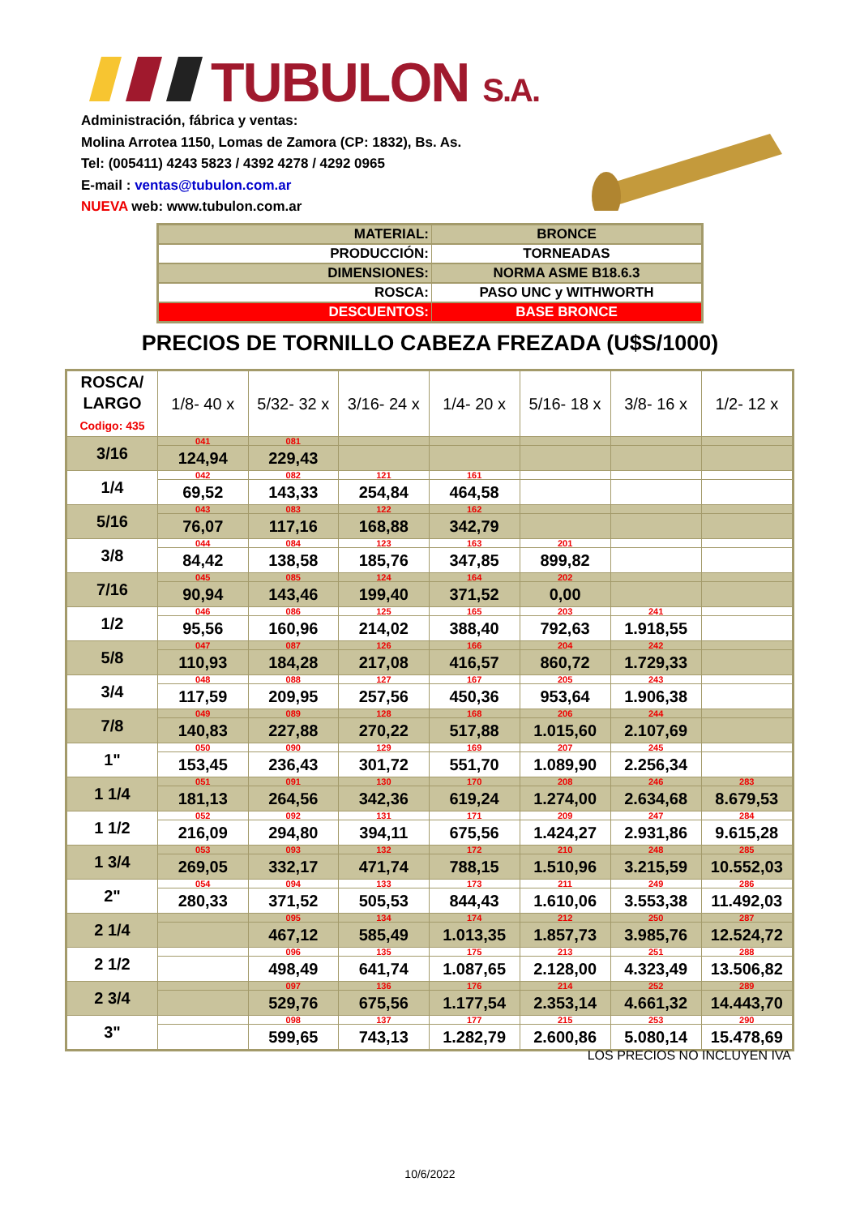TUBULON S.A.
Administración, fábrica y ventas:
Molina Arrotea 1150, Lomas de Zamora (CP: 1832), Bs. As.
Tel: (005411) 4243 5823 / 4392 4278 / 4292 0965
E-mail : ventas@tubulon.com.ar
NUEVA web: www.tubulon.com.ar
| MATERIAL: | BRONCE |
| PRODUCCIÓN: | TORNEADAS |
| DIMENSIONES: | NORMA ASME B18.6.3 |
| ROSCA: | PASO UNC y WITHWORTH |
| DESCUENTOS: | BASE BRONCE |
PRECIOS DE TORNILLO CABEZA FREZADA (U$S/1000)
| ROSCA/ LARGO Codigo: 435 | 1/8- 40 x | 5/32- 32 x | 3/16- 24 x | 1/4- 20 x | 5/16- 18 x | 3/8- 16 x | 1/2- 12 x |
| --- | --- | --- | --- | --- | --- | --- | --- |
| 3/16 | 041 | 081 | | | | | |
| | 124,94 | 229,43 | | | | | |
| 1/4 | 042 | 082 | 121 | 161 | | | |
| | 69,52 | 143,33 | 254,84 | 464,58 | | | |
| 5/16 | 043 | 083 | 122 | 162 | | | |
| | 76,07 | 117,16 | 168,88 | 342,79 | | | |
| 3/8 | 044 | 084 | 123 | 163 | 201 | | |
| | 84,42 | 138,58 | 185,76 | 347,85 | 899,82 | | |
| 7/16 | 045 | 085 | 124 | 164 | 202 | | |
| | 90,94 | 143,46 | 199,40 | 371,52 | 0,00 | | |
| 1/2 | 046 | 086 | 125 | 165 | 203 | 241 | |
| | 95,56 | 160,96 | 214,02 | 388,40 | 792,63 | 1.918,55 | |
| 5/8 | 047 | 087 | 126 | 166 | 204 | 242 | |
| | 110,93 | 184,28 | 217,08 | 416,57 | 860,72 | 1.729,33 | |
| 3/4 | 048 | 088 | 127 | 167 | 205 | 243 | |
| | 117,59 | 209,95 | 257,56 | 450,36 | 953,64 | 1.906,38 | |
| 7/8 | 049 | 089 | 128 | 168 | 206 | 244 | |
| | 140,83 | 227,88 | 270,22 | 517,88 | 1.015,60 | 2.107,69 | |
| 1" | 050 | 090 | 129 | 169 | 207 | 245 | |
| | 153,45 | 236,43 | 301,72 | 551,70 | 1.089,90 | 2.256,34 | |
| 1 1/4 | 051 | 091 | 130 | 170 | 208 | 246 | 283 |
| | 181,13 | 264,56 | 342,36 | 619,24 | 1.274,00 | 2.634,68 | 8.679,53 |
| 1 1/2 | 052 | 092 | 131 | 171 | 209 | 247 | 284 |
| | 216,09 | 294,80 | 394,11 | 675,56 | 1.424,27 | 2.931,86 | 9.615,28 |
| 1 3/4 | 053 | 093 | 132 | 172 | 210 | 248 | 285 |
| | 269,05 | 332,17 | 471,74 | 788,15 | 1.510,96 | 3.215,59 | 10.552,03 |
| 2" | 054 | 094 | 133 | 173 | 211 | 249 | 286 |
| | 280,33 | 371,52 | 505,53 | 844,43 | 1.610,06 | 3.553,38 | 11.492,03 |
| 2 1/4 | | 095 | 134 | 174 | 212 | 250 | 287 |
| | | 467,12 | 585,49 | 1.013,35 | 1.857,73 | 3.985,76 | 12.524,72 |
| 2 1/2 | | 096 | 135 | 175 | 213 | 251 | 288 |
| | | 498,49 | 641,74 | 1.087,65 | 2.128,00 | 4.323,49 | 13.506,82 |
| 2 3/4 | | 097 | 136 | 176 | 214 | 252 | 289 |
| | | 529,76 | 675,56 | 1.177,54 | 2.353,14 | 4.661,32 | 14.443,70 |
| 3" | | 098 | 137 | 177 | 215 | 253 | 290 |
| | | 599,65 | 743,13 | 1.282,79 | 2.600,86 | 5.080,14 | 15.478,69 |
LOS PRECIOS NO INCLUYEN IVA
10/6/2022